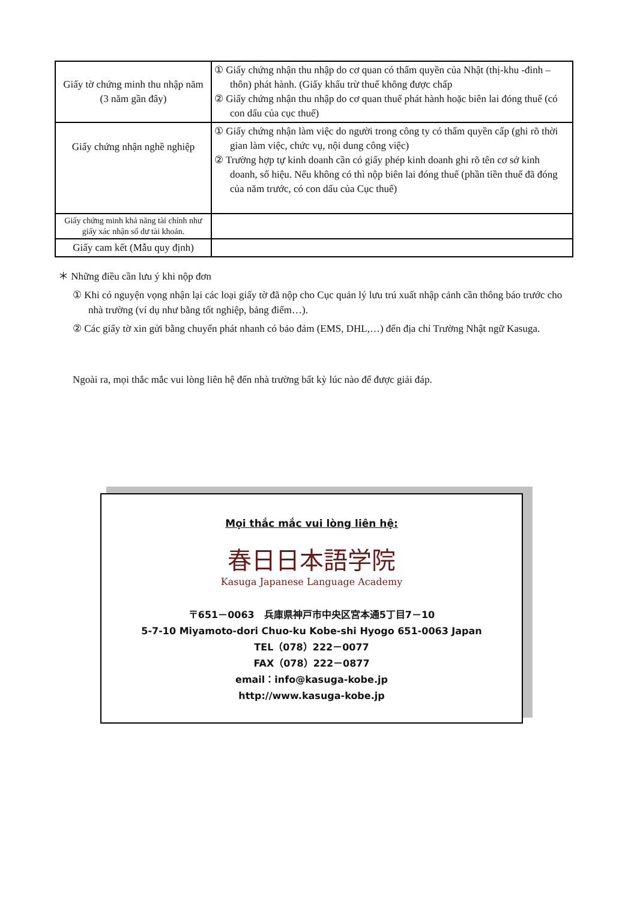| Giấy tờ chứng minh thu nhập năm (3 năm gần đây) | ① Giấy chứng nhận thu nhập do cơ quan có thẩm quyền của Nhật (thị-khu -đinh –thôn) phát hành. (Giấy khấu trừ thuế không được chấp ② Giấy chứng nhận thu nhập do cơ quan thuế phát hành hoặc biên lai đóng thuế (có con dấu của cục thuế) |
| Giấy chứng nhận nghề nghiệp | ① Giấy chứng nhận làm việc do người trong công ty có thẩm quyền cấp (ghi rõ thời gian làm việc, chức vụ, nội dung công việc) ② Trường hợp tự kinh doanh cần có giấy phép kinh doanh ghi rõ tên cơ sở kinh doanh, số hiệu. Nếu không có thì nộp biên lai đóng thuế (phần tiền thuế đã đóng của năm trước, có con dấu của Cục thuế) |
| Giấy chứng minh khả năng tài chính như giấy xác nhận số dư tài khoản. | |
| Giấy cam kết (Mẫu quy định) | |
＊ Những điều cần lưu ý khi nộp đơn
① Khi có nguyện vọng nhận lại các loại giấy tờ đã nộp cho Cục quản lý lưu trú xuất nhập cảnh cần thông báo trước cho nhà trường (ví dụ như bằng tốt nghiệp, bảng điểm…).
② Các giấy tờ xin gửi bằng chuyển phát nhanh có bảo đảm (EMS, DHL,…) đến địa chỉ Trường Nhật ngữ Kasuga.
Ngoài ra, mọi thắc mắc vui lòng liên hệ đến nhà trường bất kỳ lúc nào để được giải đáp.
Mọi thắc mắc vui lòng liên hệ:
春日日本語学院
Kasuga Japanese Language Academy
〒651－0063　兵庫県神戸市中央区宮本通5丁目7－10
5-7-10 Miyamoto-dori Chuo-ku Kobe-shi Hyogo 651-0063 Japan
TEL（078）222－0077
FAX（078）222－0877
email：info@kasuga-kobe.jp
http://www.kasuga-kobe.jp